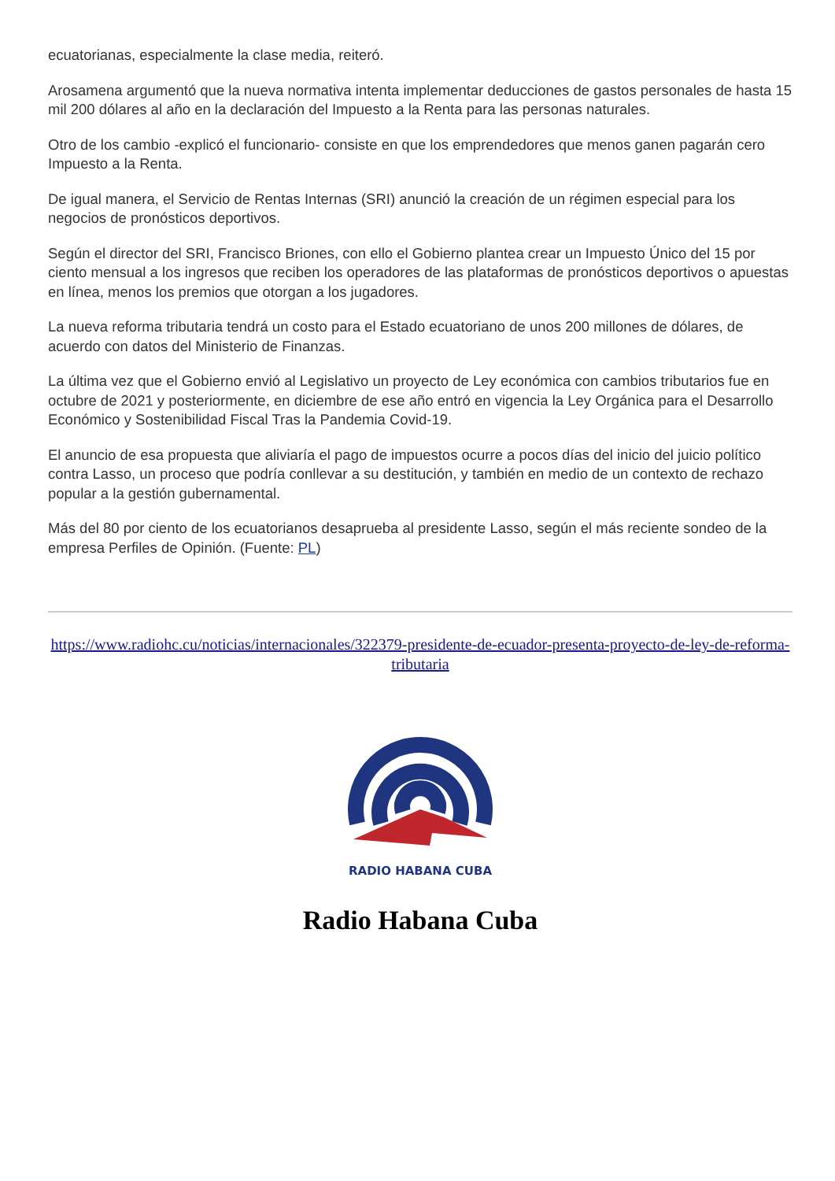ecuatorianas, especialmente la clase media, reiteró.
Arosamena argumentó que la nueva normativa intenta implementar deducciones de gastos personales de hasta 15 mil 200 dólares al año en la declaración del Impuesto a la Renta para las personas naturales.
Otro de los cambio -explicó el funcionario- consiste en que los emprendedores que menos ganen pagarán cero Impuesto a la Renta.
De igual manera, el Servicio de Rentas Internas (SRI) anunció la creación de un régimen especial para los negocios de pronósticos deportivos.
Según el director del SRI, Francisco Briones, con ello el Gobierno plantea crear un Impuesto Único del 15 por ciento mensual a los ingresos que reciben los operadores de las plataformas de pronósticos deportivos o apuestas en línea, menos los premios que otorgan a los jugadores.
La nueva reforma tributaria tendrá un costo para el Estado ecuatoriano de unos 200 millones de dólares, de acuerdo con datos del Ministerio de Finanzas.
La última vez que el Gobierno envió al Legislativo un proyecto de Ley económica con cambios tributarios fue en octubre de 2021 y posteriormente, en diciembre de ese año entró en vigencia la Ley Orgánica para el Desarrollo Económico y Sostenibilidad Fiscal Tras la Pandemia Covid-19.
El anuncio de esa propuesta que aliviaría el pago de impuestos ocurre a pocos días del inicio del juicio político contra Lasso, un proceso que podría conllevar a su destitución, y también en medio de un contexto de rechazo popular a la gestión gubernamental.
Más del 80 por ciento de los ecuatorianos desaprueba al presidente Lasso, según el más reciente sondeo de la empresa Perfiles de Opinión. (Fuente: PL)
https://www.radiohc.cu/noticias/internacionales/322379-presidente-de-ecuador-presenta-proyecto-de-ley-de-reforma-tributaria
RADIO HABANA CUBA
Radio Habana Cuba